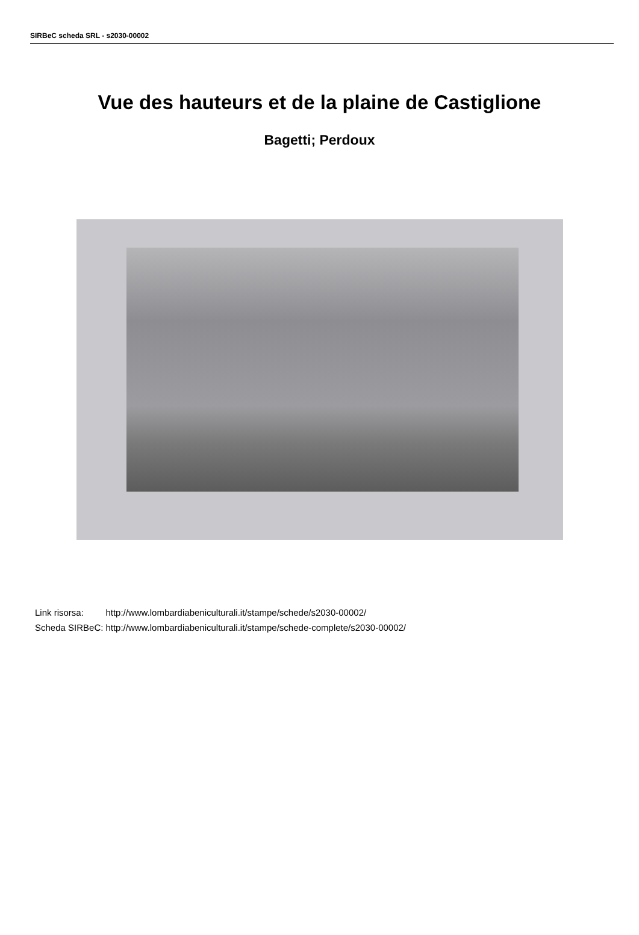SIRBeC scheda SRL - s2030-00002
Vue des hauteurs et de la plaine de Castiglione
Bagetti; Perdoux
| Link risorsa: | http://www.lombardiabeniculturali.it/stampe/schede/s2030-00002/ |
| Scheda SIRBeC: | http://www.lombardiabeniculturali.it/stampe/schede-complete/s2030-00002/ |